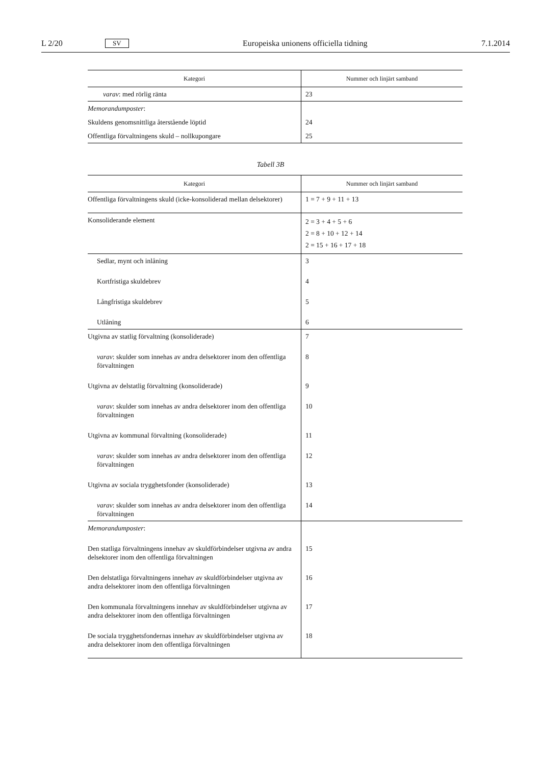L 2/20 SV Europeiska unionens officiella tidning 7.1.2014
| Kategori | Nummer och linjärt samband |
| --- | --- |
| varav : med rörlig ränta | 23 |
| Memorandumposter : | |
| Skuldens genomsnittliga återstående löptid | 24 |
| Offentliga förvaltningens skuld – nollkupongare | 25 |
Tabell 3B
| Kategori | Nummer och linjärt samband |
| --- | --- |
| Offentliga förvaltningens skuld (icke-konsoliderad mellan delsektorer) | 1 = 7 + 9 + 11 + 13 |
| Konsoliderande element | 2 = 3 + 4 + 5 + 6 2 = 8 + 10 + 12 + 14 2 = 15 + 16 + 17 + 18 |
| Sedlar, mynt och inlåning | 3 |
| Kortfristiga skuldebrev | 4 |
| Långfristiga skuldebrev | 5 |
| Utlåning | 6 |
| Utgivna av statlig förvaltning (konsoliderade) | 7 |
| varav : skulder som innehas av andra delsektorer inom den offentliga förvaltningen | 8 |
| Utgivna av delstatlig förvaltning (konsoliderade) | 9 |
| varav : skulder som innehas av andra delsektorer inom den offentliga förvaltningen | 10 |
| Utgivna av kommunal förvaltning (konsoliderade) | 11 |
| varav : skulder som innehas av andra delsektorer inom den offentliga förvaltningen | 12 |
| Utgivna av sociala trygghetsfonder (konsoliderade) | 13 |
| varav : skulder som innehas av andra delsektorer inom den offentliga förvaltningen | 14 |
| Memorandumposter : | |
| Den statliga förvaltningens innehav av skuldförbindelser utgivna av andra delsektorer inom den offentliga förvaltningen | 15 |
| Den delstatliga förvaltningens innehav av skuldförbindelser utgivna av andra delsektorer inom den offentliga förvaltningen | 16 |
| Den kommunala förvaltningens innehav av skuldförbindelser utgivna av andra delsektorer inom den offentliga förvaltningen | 17 |
| De sociala trygghetsfondernas innehav av skuldförbindelser utgivna av andra delsektorer inom den offentliga förvaltningen | 18 |